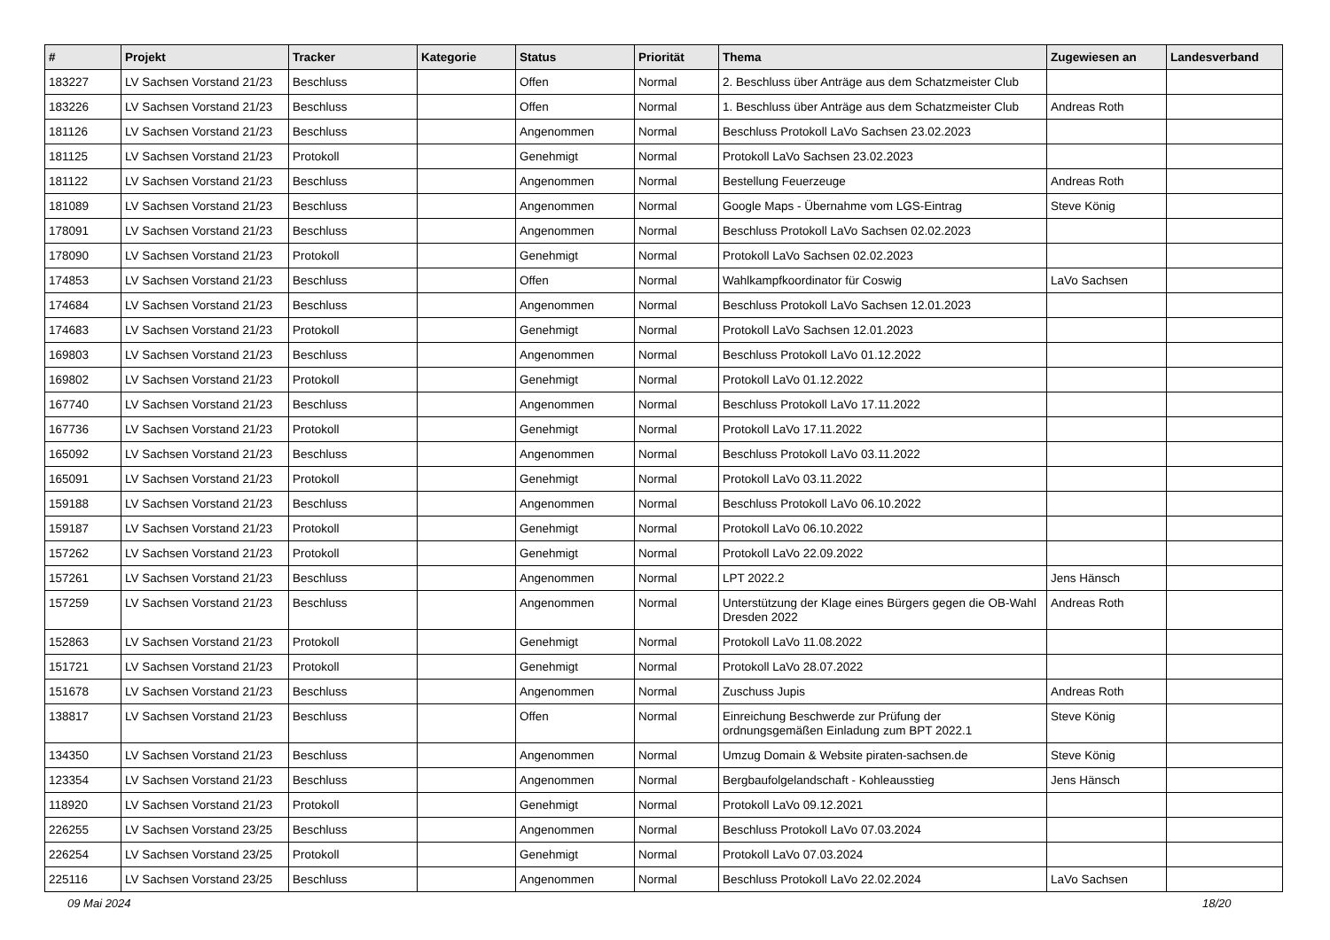| # | Projekt | Tracker | Kategorie | Status | Priorität | Thema | Zugewiesen an | Landesverband |
| --- | --- | --- | --- | --- | --- | --- | --- | --- |
| 183227 | LV Sachsen Vorstand 21/23 | Beschluss | | Offen | Normal | 2. Beschluss über Anträge aus dem Schatzmeister Club | | |
| 183226 | LV Sachsen Vorstand 21/23 | Beschluss | | Offen | Normal | 1. Beschluss über Anträge aus dem Schatzmeister Club | Andreas Roth | |
| 181126 | LV Sachsen Vorstand 21/23 | Beschluss | | Angenommen | Normal | Beschluss Protokoll LaVo Sachsen 23.02.2023 | | |
| 181125 | LV Sachsen Vorstand 21/23 | Protokoll | | Genehmigt | Normal | Protokoll LaVo Sachsen 23.02.2023 | | |
| 181122 | LV Sachsen Vorstand 21/23 | Beschluss | | Angenommen | Normal | Bestellung Feuerzeuge | Andreas Roth | |
| 181089 | LV Sachsen Vorstand 21/23 | Beschluss | | Angenommen | Normal | Google Maps - Übernahme vom LGS-Eintrag | Steve König | |
| 178091 | LV Sachsen Vorstand 21/23 | Beschluss | | Angenommen | Normal | Beschluss Protokoll LaVo Sachsen 02.02.2023 | | |
| 178090 | LV Sachsen Vorstand 21/23 | Protokoll | | Genehmigt | Normal | Protokoll LaVo Sachsen 02.02.2023 | | |
| 174853 | LV Sachsen Vorstand 21/23 | Beschluss | | Offen | Normal | Wahlkampfkoordinator für Coswig | LaVo Sachsen | |
| 174684 | LV Sachsen Vorstand 21/23 | Beschluss | | Angenommen | Normal | Beschluss Protokoll LaVo Sachsen 12.01.2023 | | |
| 174683 | LV Sachsen Vorstand 21/23 | Protokoll | | Genehmigt | Normal | Protokoll LaVo Sachsen 12.01.2023 | | |
| 169803 | LV Sachsen Vorstand 21/23 | Beschluss | | Angenommen | Normal | Beschluss Protokoll LaVo 01.12.2022 | | |
| 169802 | LV Sachsen Vorstand 21/23 | Protokoll | | Genehmigt | Normal | Protokoll LaVo 01.12.2022 | | |
| 167740 | LV Sachsen Vorstand 21/23 | Beschluss | | Angenommen | Normal | Beschluss Protokoll LaVo 17.11.2022 | | |
| 167736 | LV Sachsen Vorstand 21/23 | Protokoll | | Genehmigt | Normal | Protokoll LaVo 17.11.2022 | | |
| 165092 | LV Sachsen Vorstand 21/23 | Beschluss | | Angenommen | Normal | Beschluss Protokoll LaVo 03.11.2022 | | |
| 165091 | LV Sachsen Vorstand 21/23 | Protokoll | | Genehmigt | Normal | Protokoll LaVo 03.11.2022 | | |
| 159188 | LV Sachsen Vorstand 21/23 | Beschluss | | Angenommen | Normal | Beschluss Protokoll LaVo 06.10.2022 | | |
| 159187 | LV Sachsen Vorstand 21/23 | Protokoll | | Genehmigt | Normal | Protokoll LaVo 06.10.2022 | | |
| 157262 | LV Sachsen Vorstand 21/23 | Protokoll | | Genehmigt | Normal | Protokoll LaVo 22.09.2022 | | |
| 157261 | LV Sachsen Vorstand 21/23 | Beschluss | | Angenommen | Normal | LPT 2022.2 | Jens Hänsch | |
| 157259 | LV Sachsen Vorstand 21/23 | Beschluss | | Angenommen | Normal | Unterstützung der Klage eines Bürgers gegen die OB-Wahl Dresden 2022 | Andreas Roth | |
| 152863 | LV Sachsen Vorstand 21/23 | Protokoll | | Genehmigt | Normal | Protokoll LaVo 11.08.2022 | | |
| 151721 | LV Sachsen Vorstand 21/23 | Protokoll | | Genehmigt | Normal | Protokoll LaVo 28.07.2022 | | |
| 151678 | LV Sachsen Vorstand 21/23 | Beschluss | | Angenommen | Normal | Zuschuss Jupis | Andreas Roth | |
| 138817 | LV Sachsen Vorstand 21/23 | Beschluss | | Offen | Normal | Einreichung Beschwerde zur Prüfung der ordnungsgemäßen Einladung zum BPT 2022.1 | Steve König | |
| 134350 | LV Sachsen Vorstand 21/23 | Beschluss | | Angenommen | Normal | Umzug Domain & Website piraten-sachsen.de | Steve König | |
| 123354 | LV Sachsen Vorstand 21/23 | Beschluss | | Angenommen | Normal | Bergbaufolgelandschaft - Kohleausstieg | Jens Hänsch | |
| 118920 | LV Sachsen Vorstand 21/23 | Protokoll | | Genehmigt | Normal | Protokoll LaVo 09.12.2021 | | |
| 226255 | LV Sachsen Vorstand 23/25 | Beschluss | | Angenommen | Normal | Beschluss Protokoll LaVo 07.03.2024 | | |
| 226254 | LV Sachsen Vorstand 23/25 | Protokoll | | Genehmigt | Normal | Protokoll LaVo 07.03.2024 | | |
| 225116 | LV Sachsen Vorstand 23/25 | Beschluss | | Angenommen | Normal | Beschluss Protokoll LaVo 22.02.2024 | LaVo Sachsen | |
09 Mai 2024 18/20